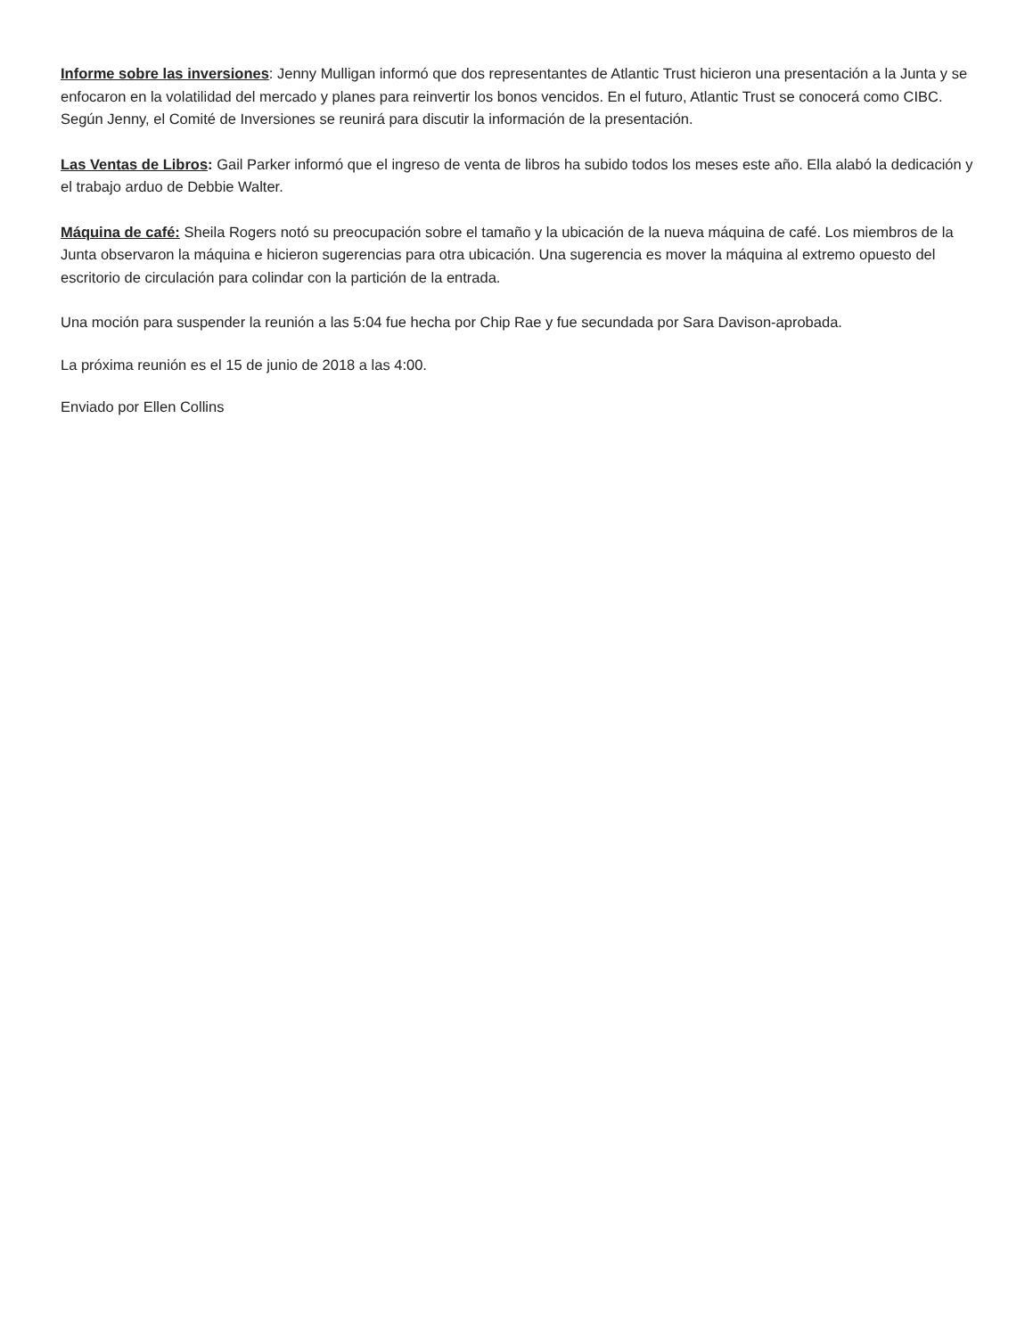Informe sobre las inversiones: Jenny Mulligan informó que dos representantes de Atlantic Trust hicieron una presentación a la Junta y se enfocaron en la volatilidad del mercado y planes para reinvertir los bonos vencidos. En el futuro, Atlantic Trust se conocerá como CIBC. Según Jenny, el Comité de Inversiones se reunirá para discutir la información de la presentación.
Las Ventas de Libros: Gail Parker informó que el ingreso de venta de libros ha subido todos los meses este año. Ella alabó la dedicación y el trabajo arduo de Debbie Walter.
Máquina de café: Sheila Rogers notó su preocupación sobre el tamaño y la ubicación de la nueva máquina de café. Los miembros de la Junta observaron la máquina e hicieron sugerencias para otra ubicación. Una sugerencia es mover la máquina al extremo opuesto del escritorio de circulación para colindar con la partición de la entrada.
Una moción para suspender la reunión a las 5:04 fue hecha por Chip Rae y fue secundada por Sara Davison-aprobada.
La próxima reunión es el 15 de junio de 2018 a las 4:00.
Enviado por Ellen Collins